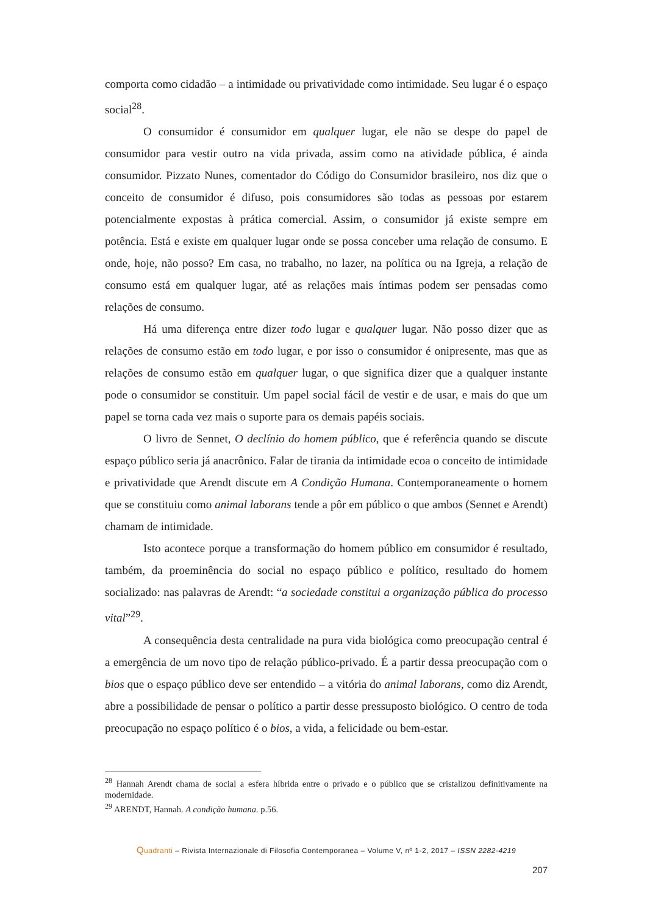comporta como cidadão – a intimidade ou privatividade como intimidade. Seu lugar é o espaço social<sup>28</sup>.
O consumidor é consumidor em qualquer lugar, ele não se despe do papel de consumidor para vestir outro na vida privada, assim como na atividade pública, é ainda consumidor. Pizzato Nunes, comentador do Código do Consumidor brasileiro, nos diz que o conceito de consumidor é difuso, pois consumidores são todas as pessoas por estarem potencialmente expostas à prática comercial. Assim, o consumidor já existe sempre em potência. Está e existe em qualquer lugar onde se possa conceber uma relação de consumo. E onde, hoje, não posso? Em casa, no trabalho, no lazer, na política ou na Igreja, a relação de consumo está em qualquer lugar, até as relações mais íntimas podem ser pensadas como relações de consumo.
Há uma diferença entre dizer todo lugar e qualquer lugar. Não posso dizer que as relações de consumo estão em todo lugar, e por isso o consumidor é onipresente, mas que as relações de consumo estão em qualquer lugar, o que significa dizer que a qualquer instante pode o consumidor se constituir. Um papel social fácil de vestir e de usar, e mais do que um papel se torna cada vez mais o suporte para os demais papéis sociais.
O livro de Sennet, O declínio do homem público, que é referência quando se discute espaço público seria já anacrônico. Falar de tirania da intimidade ecoa o conceito de intimidade e privatividade que Arendt discute em A Condição Humana. Contemporaneamente o homem que se constituiu como animal laborans tende a pôr em público o que ambos (Sennet e Arendt) chamam de intimidade.
Isto acontece porque a transformação do homem público em consumidor é resultado, também, da proeminência do social no espaço público e político, resultado do homem socializado: nas palavras de Arendt: “a sociedade constitui a organização pública do processo vital”<sup>29</sup>.
A consequência desta centralidade na pura vida biológica como preocupação central é a emergência de um novo tipo de relação público-privado. É a partir dessa preocupação com o bios que o espaço público deve ser entendido – a vitória do animal laborans, como diz Arendt, abre a possibilidade de pensar o político a partir desse pressuposto biológico. O centro de toda preocupação no espaço político é o bios, a vida, a felicidade ou bem-estar.
<sup>28</sup> Hannah Arendt chama de social a esfera híbrida entre o privado e o público que se cristalizou definitivamente na modernidade.
<sup>29</sup> ARENDT, Hannah. A condição humana. p.56.
Quadranti – Rivista Internazionale di Filosofia Contemporanea – Volume V, nº 1-2, 2017 – ISSN 2282-4219
207